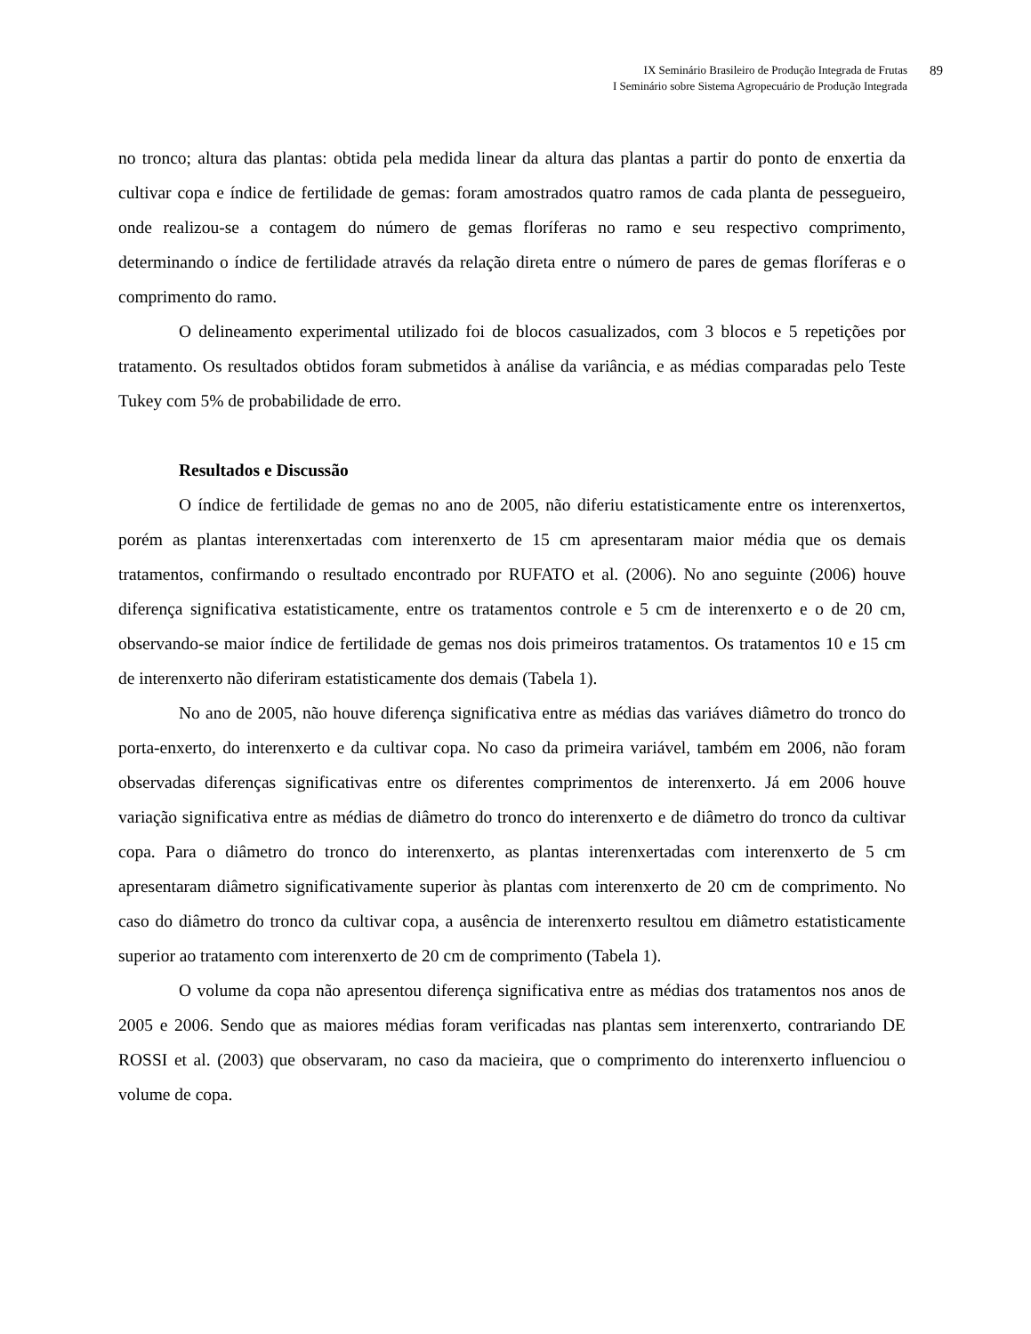IX Seminário Brasileiro de Produção Integrada de Frutas
I Seminário sobre Sistema Agropecuário de Produção Integrada
89
no tronco; altura das plantas: obtida pela medida linear da altura das plantas a partir do ponto de enxertia da cultivar copa e índice de fertilidade de gemas: foram amostrados quatro ramos de cada planta de pessegueiro, onde realizou-se a contagem do número de gemas floríferas no ramo e seu respectivo comprimento, determinando o índice de fertilidade através da relação direta entre o número de pares de gemas floríferas e o comprimento do ramo.
O delineamento experimental utilizado foi de blocos casualizados, com 3 blocos e 5 repetições por tratamento. Os resultados obtidos foram submetidos à análise da variância, e as médias comparadas pelo Teste Tukey com 5% de probabilidade de erro.
Resultados e Discussão
O índice de fertilidade de gemas no ano de 2005, não diferiu estatisticamente entre os interenxertos, porém as plantas interenxertadas com interenxerto de 15 cm apresentaram maior média que os demais tratamentos, confirmando o resultado encontrado por RUFATO et al. (2006). No ano seguinte (2006) houve diferença significativa estatisticamente, entre os tratamentos controle e 5 cm de interenxerto e o de 20 cm, observando-se maior índice de fertilidade de gemas nos dois primeiros tratamentos. Os tratamentos 10 e 15 cm de interenxerto não diferiram estatisticamente dos demais (Tabela 1).
No ano de 2005, não houve diferença significativa entre as médias das variáves diâmetro do tronco do porta-enxerto, do interenxerto e da cultivar copa. No caso da primeira variável, também em 2006, não foram observadas diferenças significativas entre os diferentes comprimentos de interenxerto. Já em 2006 houve variação significativa entre as médias de diâmetro do tronco do interenxerto e de diâmetro do tronco da cultivar copa. Para o diâmetro do tronco do interenxerto, as plantas interenxertadas com interenxerto de 5 cm apresentaram diâmetro significativamente superior às plantas com interenxerto de 20 cm de comprimento. No caso do diâmetro do tronco da cultivar copa, a ausência de interenxerto resultou em diâmetro estatisticamente superior ao tratamento com interenxerto de 20 cm de comprimento (Tabela 1).
O volume da copa não apresentou diferença significativa entre as médias dos tratamentos nos anos de 2005 e 2006. Sendo que as maiores médias foram verificadas nas plantas sem interenxerto, contrariando DE ROSSI et al. (2003) que observaram, no caso da macieira, que o comprimento do interenxerto influenciou o volume de copa.